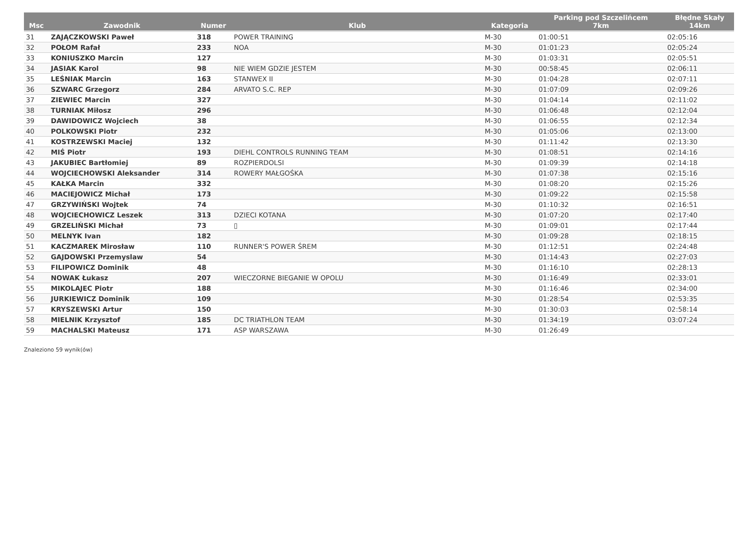| Msc | Zawodnik | Numer | Klub | Kategoria | Parking pod Szczelińcem 7km | Błędne Skały 14km |
| --- | --- | --- | --- | --- | --- | --- |
| 31 | ZAJĄCZKOWSKI Paweł | 318 | POWER TRAINING | M-30 | 01:00:51 | 02:05:16 |
| 32 | POŁOM Rafał | 233 | NOA | M-30 | 01:01:23 | 02:05:24 |
| 33 | KONIUSZKO Marcin | 127 | | M-30 | 01:03:31 | 02:05:51 |
| 34 | JASIAK Karol | 98 | NIE WIEM GDZIE JESTEM | M-30 | 00:58:45 | 02:06:11 |
| 35 | LEŚNIAK Marcin | 163 | STANWEX II | M-30 | 01:04:28 | 02:07:11 |
| 36 | SZWARC Grzegorz | 284 | ARVATO S.C. REP | M-30 | 01:07:09 | 02:09:26 |
| 37 | ZIEWIEC Marcin | 327 | | M-30 | 01:04:14 | 02:11:02 |
| 38 | TURNIAK Miłosz | 296 | | M-30 | 01:06:48 | 02:12:04 |
| 39 | DAWIDOWICZ Wojciech | 38 | | M-30 | 01:06:55 | 02:12:34 |
| 40 | POLKOWSKI Piotr | 232 | | M-30 | 01:05:06 | 02:13:00 |
| 41 | KOSTRZEWSKI Maciej | 132 | | M-30 | 01:11:42 | 02:13:30 |
| 42 | MIŚ Piotr | 193 | DIEHL CONTROLS RUNNING TEAM | M-30 | 01:08:51 | 02:14:16 |
| 43 | JAKUBIEC Bartłomiej | 89 | ROZPIERDOLSI | M-30 | 01:09:39 | 02:14:18 |
| 44 | WOJCIECHOWSKI Aleksander | 314 | ROWERY MAŁGOŚKA | M-30 | 01:07:38 | 02:15:16 |
| 45 | KAŁKA Marcin | 332 | | M-30 | 01:08:20 | 02:15:26 |
| 46 | MACIEJOWICZ Michał | 173 | | M-30 | 01:09:22 | 02:15:58 |
| 47 | GRZYWIŃSKI Wojtek | 74 | | M-30 | 01:10:32 | 02:16:51 |
| 48 | WOJCIECHOWICZ Leszek | 313 | DZIECI KOTANA | M-30 | 01:07:20 | 02:17:40 |
| 49 | GRZELIŃSKI Michał | 73 | ▯ | M-30 | 01:09:01 | 02:17:44 |
| 50 | MELNYK Ivan | 182 | | M-30 | 01:09:28 | 02:18:15 |
| 51 | KACZMAREK Mirosław | 110 | RUNNER'S POWER ŚREM | M-30 | 01:12:51 | 02:24:48 |
| 52 | GAJDOWSKI Przemyslaw | 54 | | M-30 | 01:14:43 | 02:27:03 |
| 53 | FILIPOWICZ Dominik | 48 | | M-30 | 01:16:10 | 02:28:13 |
| 54 | NOWAK Łukasz | 207 | WIECZORNE BIEGANIE W OPOLU | M-30 | 01:16:49 | 02:33:01 |
| 55 | MIKOLAJEC Piotr | 188 | | M-30 | 01:16:46 | 02:34:00 |
| 56 | JURKIEWICZ Dominik | 109 | | M-30 | 01:28:54 | 02:53:35 |
| 57 | KRYSZEWSKI Artur | 150 | | M-30 | 01:30:03 | 02:58:14 |
| 58 | MIELNIK Krzysztof | 185 | DC TRIATHLON TEAM | M-30 | 01:34:19 | 03:07:24 |
| 59 | MACHALSKI Mateusz | 171 | ASP WARSZAWA | M-30 | 01:26:49 | |
Znaleziono 59 wynik(ów)